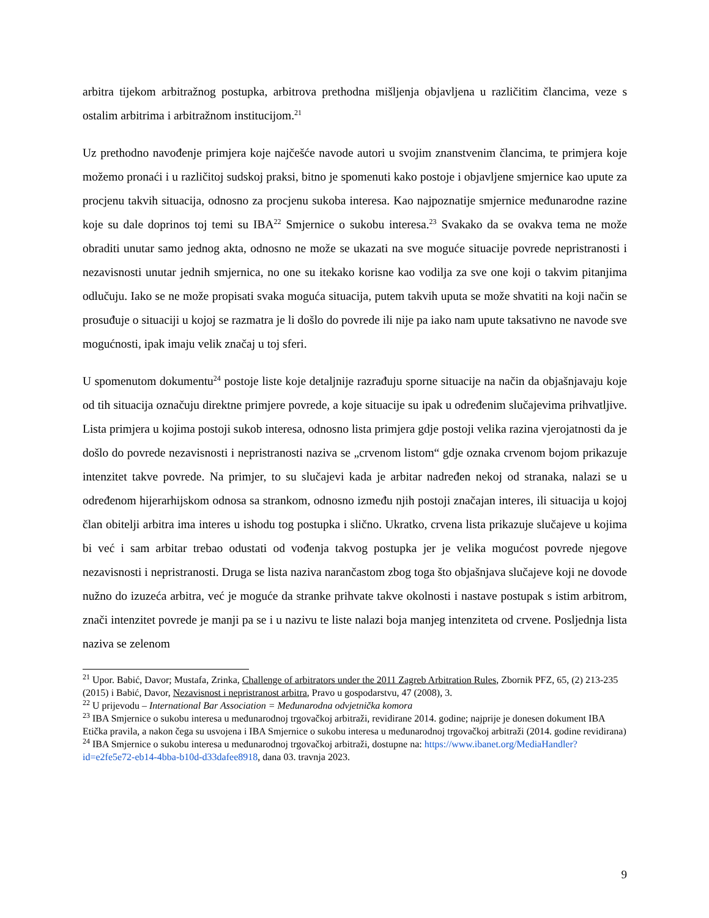arbitra tijekom arbitražnog postupka, arbitrova prethodna mišljenja objavljena u različitim člancima, veze s ostalim arbitrima i arbitražnom institucijom.<sup>21</sup>
Uz prethodno navođenje primjera koje najčešće navode autori u svojim znanstvenim člancima, te primjera koje možemo pronaći i u različitoj sudskoj praksi, bitno je spomenuti kako postoje i objavljene smjernice kao upute za procjenu takvih situacija, odnosno za procjenu sukoba interesa. Kao najpoznatije smjernice međunarodne razine koje su dale doprinos toj temi su IBA<sup>22</sup> Smjernice o sukobu interesa.<sup>23</sup> Svakako da se ovakva tema ne može obraditi unutar samo jednog akta, odnosno ne može se ukazati na sve moguće situacije povrede nepristranosti i nezavisnosti unutar jednih smjernica, no one su itekako korisne kao vodilja za sve one koji o takvim pitanjima odlučuju. Iako se ne može propisati svaka moguća situacija, putem takvih uputa se može shvatiti na koji način se prosuđuje o situaciji u kojoj se razmatra je li došlo do povrede ili nije pa iako nam upute taksativno ne navode sve mogućnosti, ipak imaju velik značaj u toj sferi.
U spomenutom dokumentu<sup>24</sup> postoje liste koje detaljnije razrađuju sporne situacije na način da objašnjavaju koje od tih situacija označuju direktne primjere povrede, a koje situacije su ipak u određenim slučajevima prihvatljive. Lista primjera u kojima postoji sukob interesa, odnosno lista primjera gdje postoji velika razina vjerojatnosti da je došlo do povrede nezavisnosti i nepristranosti naziva se „crvenom listom“ gdje oznaka crvenom bojom prikazuje intenzitet takve povrede. Na primjer, to su slučajevi kada je arbitar nadređen nekoj od stranaka, nalazi se u određenom hijerarhijskom odnosa sa strankom, odnosno između njih postoji značajan interes, ili situacija u kojoj član obitelji arbitra ima interes u ishodu tog postupka i slično. Ukratko, crvena lista prikazuje slučajeve u kojima bi već i sam arbitar trebao odustati od vođenja takvog postupka jer je velika mogućost povrede njegove nezavisnosti i nepristranosti. Druga se lista naziva narančastom zbog toga što objašnjava slučajeve koji ne dovode nužno do izuzeća arbitra, već je moguće da stranke prihvate takve okolnosti i nastave postupak s istim arbitrom, znači intenzitet povrede je manji pa se i u nazivu te liste nalazi boja manjeg intenziteta od crvene. Posljednja lista naziva se zelenom
<sup>21</sup> Upor. Babić, Davor; Mustafa, Zrinka, Challenge of arbitrators under the 2011 Zagreb Arbitration Rules, Zbornik PFZ, 65, (2) 213-235 (2015) i Babić, Davor, Nezavisnost i nepristranost arbitra, Pravo u gospodarstvu, 47 (2008), 3.
<sup>22</sup> U prijevodu – International Bar Association = Međunarodna odvjetnička komora
<sup>23</sup> IBA Smjernice o sukobu interesa u međunarodnoj trgovačkoj arbitraži, revidirane 2014. godine; najprije je donesen dokument IBA Etička pravila, a nakon čega su usvojena i IBA Smjernice o sukobu interesa u međunarodnoj trgovačkoj arbitraži (2014. godine revidirana)
<sup>24</sup> IBA Smjernice o sukobu interesa u međunarodnoj trgovačkoj arbitraži, dostupne na: https://www.ibanet.org/MediaHandler?id=e2fe5e72-eb14-4bba-b10d-d33dafee8918, dana 03. travnja 2023.
9